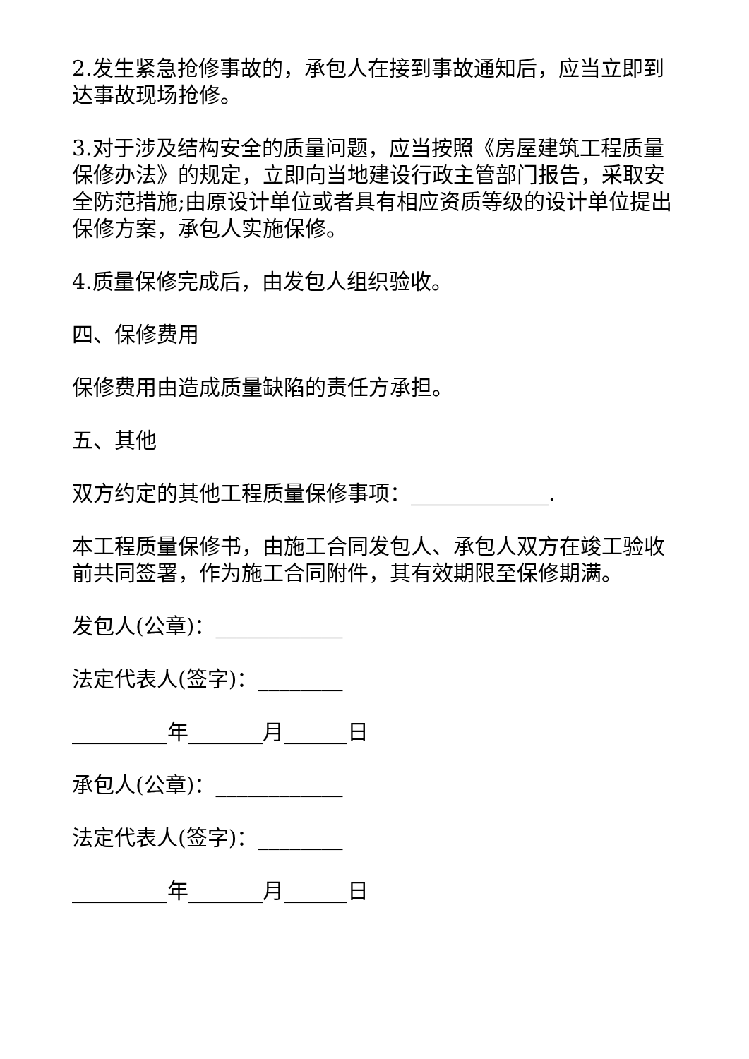2.发生紧急抢修事故的，承包人在接到事故通知后，应当立即到达事故现场抢修。
3.对于涉及结构安全的质量问题，应当按照《房屋建筑工程质量保修办法》的规定，立即向当地建设行政主管部门报告，采取安全防范措施;由原设计单位或者具有相应资质等级的设计单位提出保修方案，承包人实施保修。
4.质量保修完成后，由发包人组织验收。
四、保修费用
保修费用由造成质量缺陷的责任方承担。
五、其他
双方约定的其他工程质量保修事项：_____________.
本工程质量保修书，由施工合同发包人、承包人双方在竣工验收前共同签署，作为施工合同附件，其有效期限至保修期满。
发包人(公章)：____________
法定代表人(签字)：________
_________年_______月______日
承包人(公章)：____________
法定代表人(签字)：________
_________年_______月______日